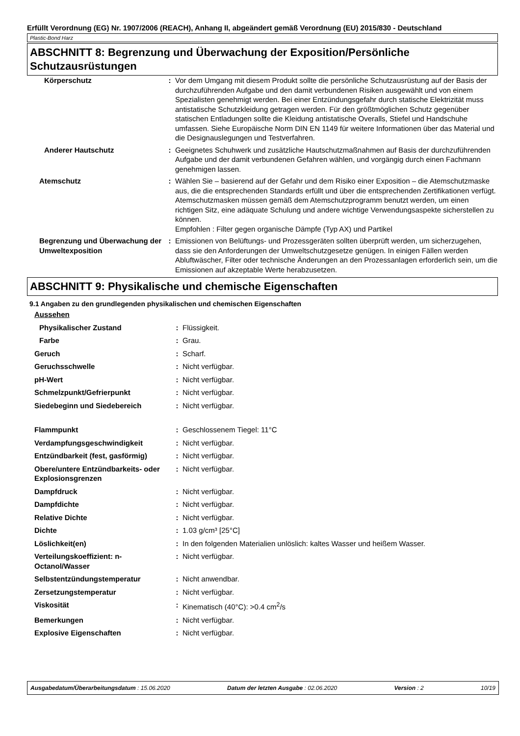Erfüllt Verordnung (EG) Nr. 1907/2006 (REACH), Anhang II, abgeändert gemäß Verordnung (EU) 2015/830 - Deutschland
Plastic-Bond Harz
ABSCHNITT 8: Begrenzung und Überwachung der Exposition/Persönliche Schutzausrüstungen
| Körperschutz | : | Vor dem Umgang mit diesem Produkt sollte die persönliche Schutzausrüstung auf der Basis der durchzuführenden Aufgabe und den damit verbundenen Risiken ausgewählt und von einem Spezialisten genehmigt werden. Bei einer Entzündungsgefahr durch statische Elektrizität muss antistatische Schutzkleidung getragen werden. Für den größtmöglichen Schutz gegenüber statischen Entladungen sollte die Kleidung antistatische Overalls, Stiefel und Handschuhe umfassen. Siehe Europäische Norm DIN EN 1149 für weitere Informationen über das Material und die Designauslegungen und Testverfahren. |
| Anderer Hautschutz | : | Geeignetes Schuhwerk und zusätzliche Hautschutzmaßnahmen auf Basis der durchzuführenden Aufgabe und der damit verbundenen Gefahren wählen, und vorgängig durch einen Fachmann genehmigen lassen. |
| Atemschutz | : | Wählen Sie – basierend auf der Gefahr und dem Risiko einer Exposition – die Atemschutzmaske aus, die die entsprechenden Standards erfüllt und über die entsprechenden Zertifikationen verfügt. Atemschutzmasken müssen gemäß dem Atemschutzprogramm benutzt werden, um einen richtigen Sitz, eine adäquate Schulung und andere wichtige Verwendungsaspekte sicherstellen zu können. Empfohlen : Filter gegen organische Dämpfe (Typ AX) und Partikel |
| Begrenzung und Überwachung der Umweltexposition | : | Emissionen von Belüftungs- und Prozessgeräten sollten überprüft werden, um sicherzugehen, dass sie den Anforderungen der Umweltschutzgesetze genügen. In einigen Fällen werden Abluftwäscher, Filter oder technische Änderungen an den Prozessanlagen erforderlich sein, um die Emissionen auf akzeptable Werte herabzusetzen. |
ABSCHNITT 9: Physikalische und chemische Eigenschaften
9.1 Angaben zu den grundlegenden physikalischen und chemischen Eigenschaften
| Aussehen | | |
| Physikalischer Zustand | : | Flüssigkeit. |
| Farbe | : | Grau. |
| Geruch | : | Scharf. |
| Geruchsschwelle | : | Nicht verfügbar. |
| pH-Wert | : | Nicht verfügbar. |
| Schmelzpunkt/Gefrierpunkt | : | Nicht verfügbar. |
| Siedebeginn und Siedebereich | : | Nicht verfügbar. |
| Flammpunkt | : | Geschlossenem Tiegel: 11°C |
| Verdampfungsgeschwindigkeit | : | Nicht verfügbar. |
| Entzündbarkeit (fest, gasförmig) | : | Nicht verfügbar. |
| Obere/untere Entzündbarkeits- oder Explosionsgrenzen | : | Nicht verfügbar. |
| Dampfdruck | : | Nicht verfügbar. |
| Dampfdichte | : | Nicht verfügbar. |
| Relative Dichte | : | Nicht verfügbar. |
| Dichte | : | 1.03 g/cm³ [25°C] |
| Löslichkeit(en) | : | In den folgenden Materialien unlöslich: kaltes Wasser und heißem Wasser. |
| Verteilungskoeffizient: n-Octanol/Wasser | : | Nicht verfügbar. |
| Selbstentzündungstemperatur | : | Nicht anwendbar. |
| Zersetzungstemperatur | : | Nicht verfügbar. |
| Viskosität | : | Kinematisch (40°C): >0.4 cm<sup>2</sup>/s |
| Bemerkungen | : | Nicht verfügbar. |
| Explosive Eigenschaften | : | Nicht verfügbar. |
Ausgabedatum/Überarbeitungsdatum : 15.06.2020 Datum der letzten Ausgabe : 02.06.2020 Version : 2 10/19